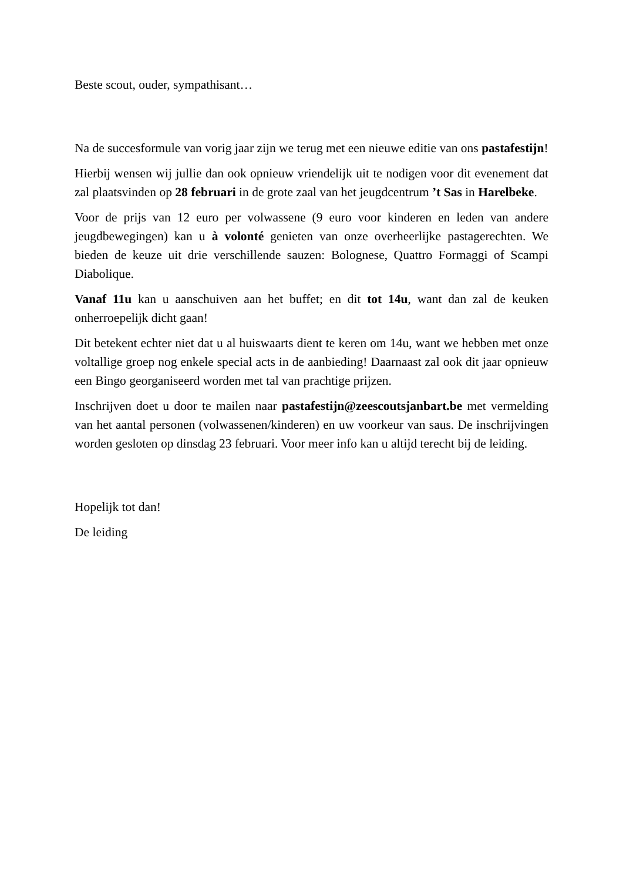Beste scout, ouder, sympathisant…
Na de succesformule van vorig jaar zijn we terug met een nieuwe editie van ons pastafestijn!
Hierbij wensen wij jullie dan ook opnieuw vriendelijk uit te nodigen voor dit evenement dat zal plaatsvinden op 28 februari in de grote zaal van het jeugdcentrum ’t Sas in Harelbeke.
Voor de prijs van 12 euro per volwassene (9 euro voor kinderen en leden van andere jeugdbewegingen) kan u à volonté genieten van onze overheerlijke pastagerechten. We bieden de keuze uit drie verschillende sauzen: Bolognese, Quattro Formaggi of Scampi Diabolique.
Vanaf 11u kan u aanschuiven aan het buffet; en dit tot 14u, want dan zal de keuken onherroepelijk dicht gaan!
Dit betekent echter niet dat u al huiswaarts dient te keren om 14u, want we hebben met onze voltallige groep nog enkele special acts in de aanbieding! Daarnaast zal ook dit jaar opnieuw een Bingo georganiseerd worden met tal van prachtige prijzen.
Inschrijven doet u door te mailen naar pastafestijn@zeescoutsjanbart.be met vermelding van het aantal personen (volwassenen/kinderen) en uw voorkeur van saus. De inschrijvingen worden gesloten op dinsdag 23 februari. Voor meer info kan u altijd terecht bij de leiding.
Hopelijk tot dan!
De leiding